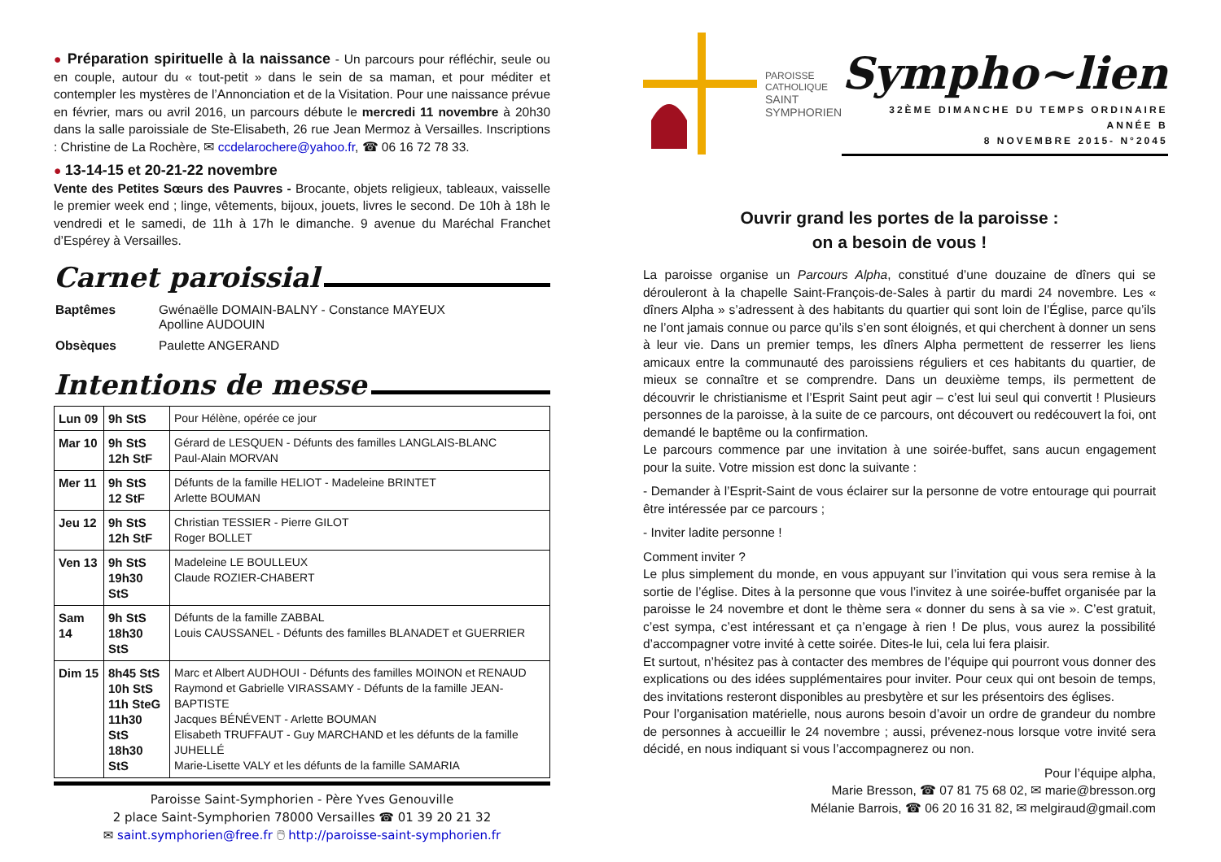● Préparation spirituelle à la naissance - Un parcours pour réfléchir, seule ou en couple, autour du « tout-petit » dans le sein de sa maman, et pour méditer et contempler les mystères de l’Annonciation et de la Visitation. Pour une naissance prévue en février, mars ou avril 2016, un parcours débute le mercredi 11 novembre à 20h30 dans la salle paroissiale de Ste-Elisabeth, 26 rue Jean Mermoz à Versailles. Inscriptions : Christine de La Rochère, ✉ ccdelarochere@yahoo.fr, ☎ 06 16 72 78 33.
● 13-14-15 et 20-21-22 novembre
Vente des Petites Sœurs des Pauvres - Brocante, objets religieux, tableaux, vaisselle le premier week end ; linge, vêtements, bijoux, jouets, livres le second. De 10h à 18h le vendredi et le samedi, de 11h à 17h le dimanche. 9 avenue du Maréchal Franchet d’Espérey à Versailles.
Carnet paroissial
| Baptêmes | Gwénaëlle DOMAIN-BALNY - Constance MAYEUX Apolline AUDOUIN |
| Obsèques | Paulette ANGERAND |
Intentions de messe
| Lun 09 | 9h StS | Pour Hélène, opérée ce jour |
| Mar 10 | 9h StS 12h StF | Gérard de LESQUEN - Défunts des familles LANGLAIS-BLANC Paul-Alain MORVAN |
| Mer 11 | 9h StS 12 StF | Défunts de la famille HELIOT - Madeleine BRINTET Arlette BOUMAN |
| Jeu 12 | 9h StS 12h StF | Christian TESSIER - Pierre GILOT Roger BOLLET |
| Ven 13 | 9h StS 19h30 StS | Madeleine LE BOULLEUX Claude ROZIER-CHABERT |
| Sam 14 | 9h StS 18h30 StS | Défunts de la famille ZABBAL Louis CAUSSANEL - Défunts des familles BLANADET et GUERRIER |
| Dim 15 | 8h45 StS 10h StS 11h SteG 11h30 StS 18h30 StS | Marc et Albert AUDHOUI - Défunts des familles MOINON et RENAUD Raymond et Gabrielle VIRASSAMY - Défunts de la famille JEAN-BAPTISTE Jacques BÉNÉVENT - Arlette BOUMAN Elisabeth TRUFFAUT - Guy MARCHAND et les défunts de la famille JUHELLÉ Marie-Lisette VALY et les défunts de la famille SAMARIA |
Paroisse Saint-Symphorien - Père Yves Genouville
2 place Saint-Symphorien 78000 Versailles ☎ 01 39 20 21 32
✉ saint.symphorien@free.fr 🖱 http://paroisse-saint-symphorien.fr
PAROISSE
CATHOLIQUE
SAINT
SYMPHORIEN
Sympho~lien
32ÈME DIMANCHE DU TEMPS ORDINAIRE
ANNÉE B
8 NOVEMBRE 2015- N°2045
Ouvrir grand les portes de la paroisse :
on a besoin de vous !
La paroisse organise un Parcours Alpha, constitué d’une douzaine de dîners qui se dérouleront à la chapelle Saint-François-de-Sales à partir du mardi 24 novembre. Les « dîners Alpha » s’adressent à des habitants du quartier qui sont loin de l’Église, parce qu’ils ne l’ont jamais connue ou parce qu’ils s’en sont éloignés, et qui cherchent à donner un sens à leur vie. Dans un premier temps, les dîners Alpha permettent de resserrer les liens amicaux entre la communauté des paroissiens réguliers et ces habitants du quartier, de mieux se connaître et se comprendre. Dans un deuxième temps, ils permettent de découvrir le christianisme et l’Esprit Saint peut agir – c’est lui seul qui convertit ! Plusieurs personnes de la paroisse, à la suite de ce parcours, ont découvert ou redécouvert la foi, ont demandé le baptême ou la confirmation.
Le parcours commence par une invitation à une soirée-buffet, sans aucun engagement pour la suite. Votre mission est donc la suivante :
- Demander à l’Esprit-Saint de vous éclairer sur la personne de votre entourage qui pourrait être intéressée par ce parcours ;
- Inviter ladite personne !
Comment inviter ?
Le plus simplement du monde, en vous appuyant sur l’invitation qui vous sera remise à la sortie de l’église. Dites à la personne que vous l’invitez à une soirée-buffet organisée par la paroisse le 24 novembre et dont le thème sera « donner du sens à sa vie ». C’est gratuit, c’est sympa, c’est intéressant et ça n’engage à rien ! De plus, vous aurez la possibilité d’accompagner votre invité à cette soirée. Dites-le lui, cela lui fera plaisir.
Et surtout, n’hésitez pas à contacter des membres de l’équipe qui pourront vous donner des explications ou des idées supplémentaires pour inviter. Pour ceux qui ont besoin de temps, des invitations resteront disponibles au presbytère et sur les présentoirs des églises.
Pour l’organisation matérielle, nous aurons besoin d’avoir un ordre de grandeur du nombre de personnes à accueillir le 24 novembre ; aussi, prévenez-nous lorsque votre invité sera décidé, en nous indiquant si vous l’accompagnerez ou non.
Pour l’équipe alpha,
Marie Bresson, ☎ 07 81 75 68 02, ✉ marie@bresson.org
Mélanie Barrois, ☎ 06 20 16 31 82, ✉ melgiraud@gmail.com